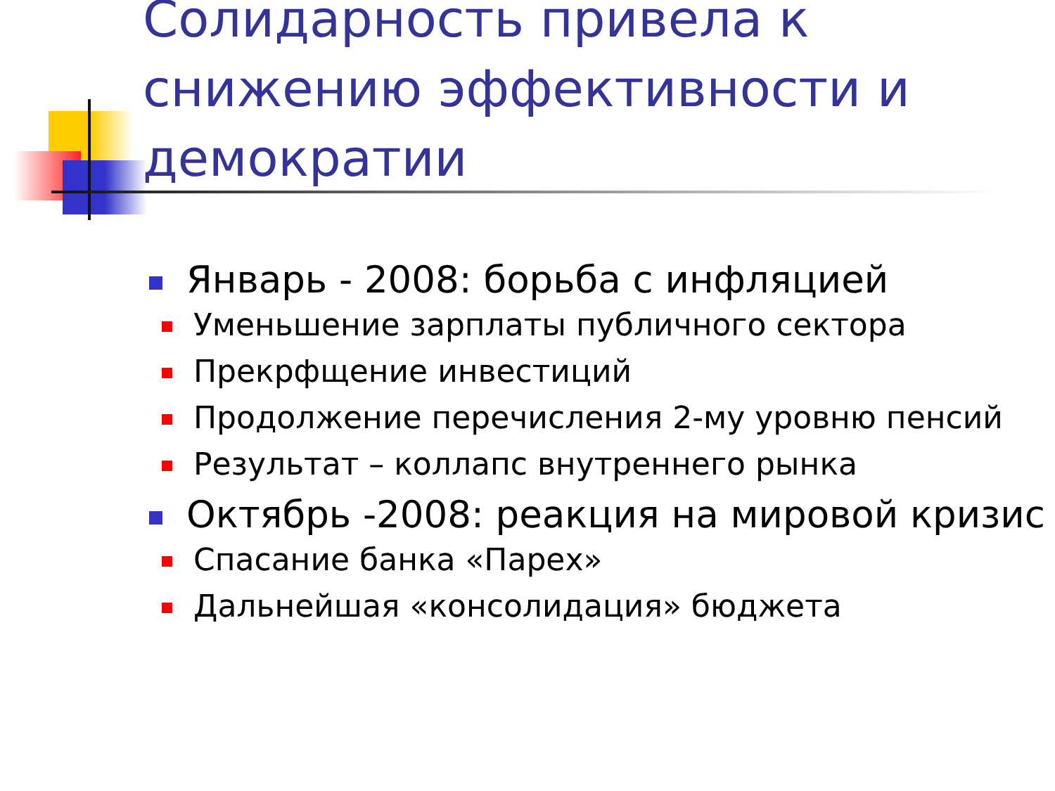Солидарность привела к снижению эффективности и демократии
Январь - 2008: борьба с инфляцией
Уменьшение зарплаты публичного сектора
Прекрфщение инвестиций
Продолжение перечисления 2-му уровню пенсий
Результат – коллапс внутреннего рынка
Октябрь -2008: реакция на мировой кризис
Спасание банка «Парех»
Дальнейшая «консолидация» бюджета